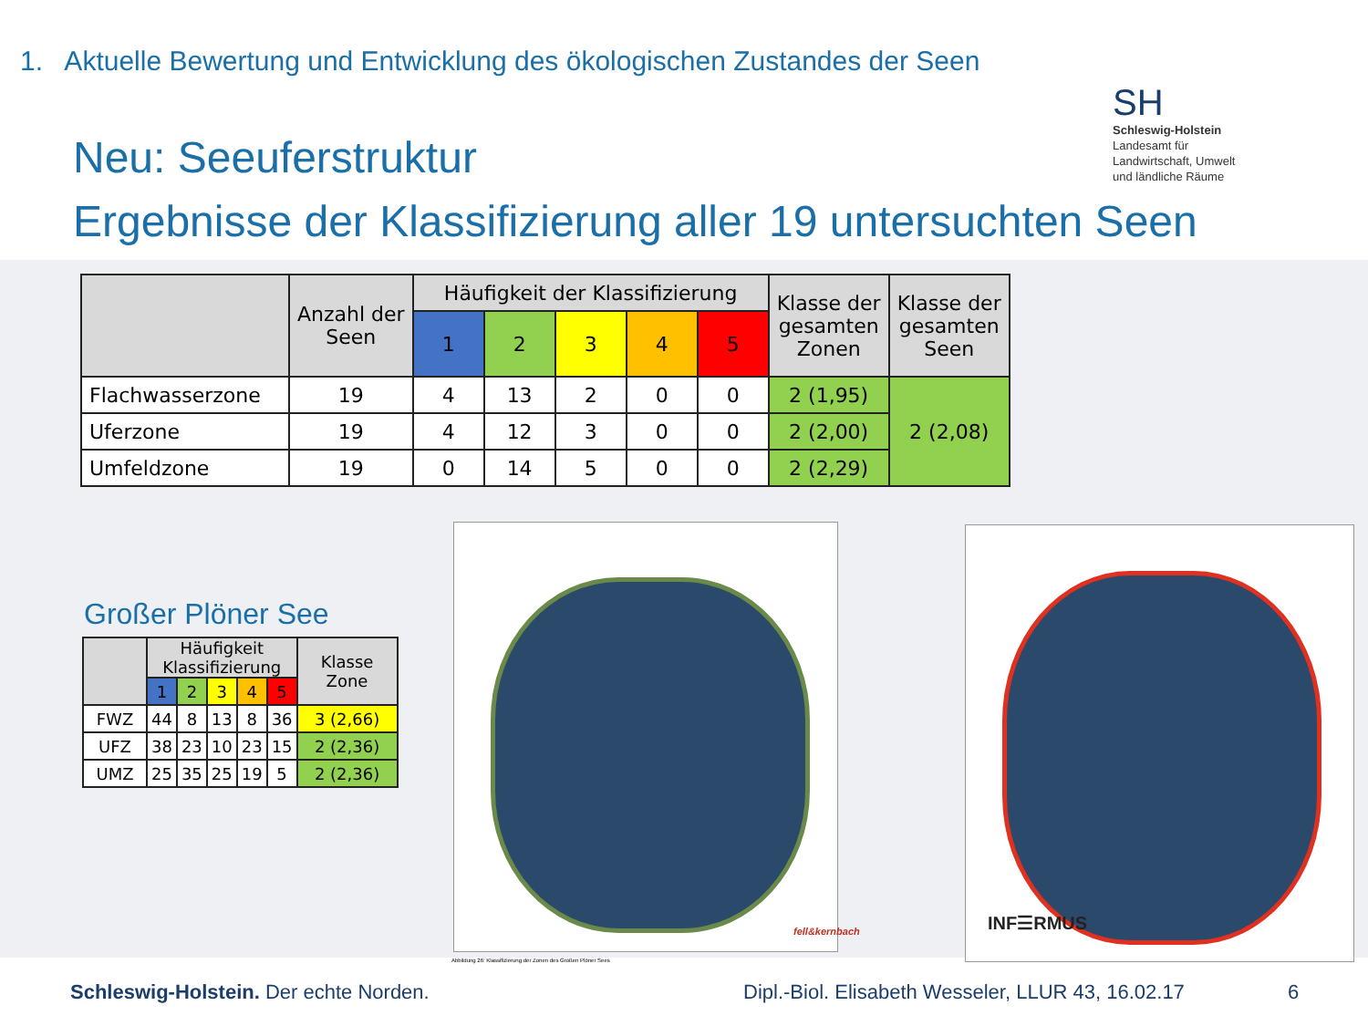1. Aktuelle Bewertung und Entwicklung des ökologischen Zustandes der Seen
Neu: Seeuferstruktur
Ergebnisse der Klassifizierung aller 19 untersuchten Seen
SH
Schleswig-Holstein
Landesamt für
Landwirtschaft, Umwelt
und ländliche Räume
| | Anzahl der Seen | Häufigkeit der Klassifizierung | | | | | Klasse der gesamten Zonen | Klasse der gesamten Seen |
| --- | --- | --- | --- | --- | --- | --- | --- | --- |
| | | 1 | 2 | 3 | 4 | 5 | | |
| Flachwasserzone | 19 | 4 | 13 | 2 | 0 | 0 | 2 (1,95) | 2 (2,08) |
| Uferzone | 19 | 4 | 12 | 3 | 0 | 0 | 2 (2,00) | |
| Umfeldzone | 19 | 0 | 14 | 5 | 0 | 0 | 2 (2,29) | |
Großer Plöner See
| | Häufigkeit Klassifizierung | | | | | Klasse Zone |
| --- | --- | --- | --- | --- | --- | --- |
| | 1 | 2 | 3 | 4 | 5 | |
| FWZ | 44 | 8 | 13 | 8 | 36 | 3 (2,66) |
| UFZ | 38 | 23 | 10 | 23 | 15 | 2 (2,36) |
| UMZ | 25 | 35 | 25 | 19 | 5 | 2 (2,36) |
Abbildung 26: Klassifizierung der Zonen des Großen Plöner Sees
fell&kernbach INF☰RMUS
Schleswig-Holstein. Der echte Norden. Dipl.-Biol. Elisabeth Wesseler, LLUR 43, 16.02.17 6